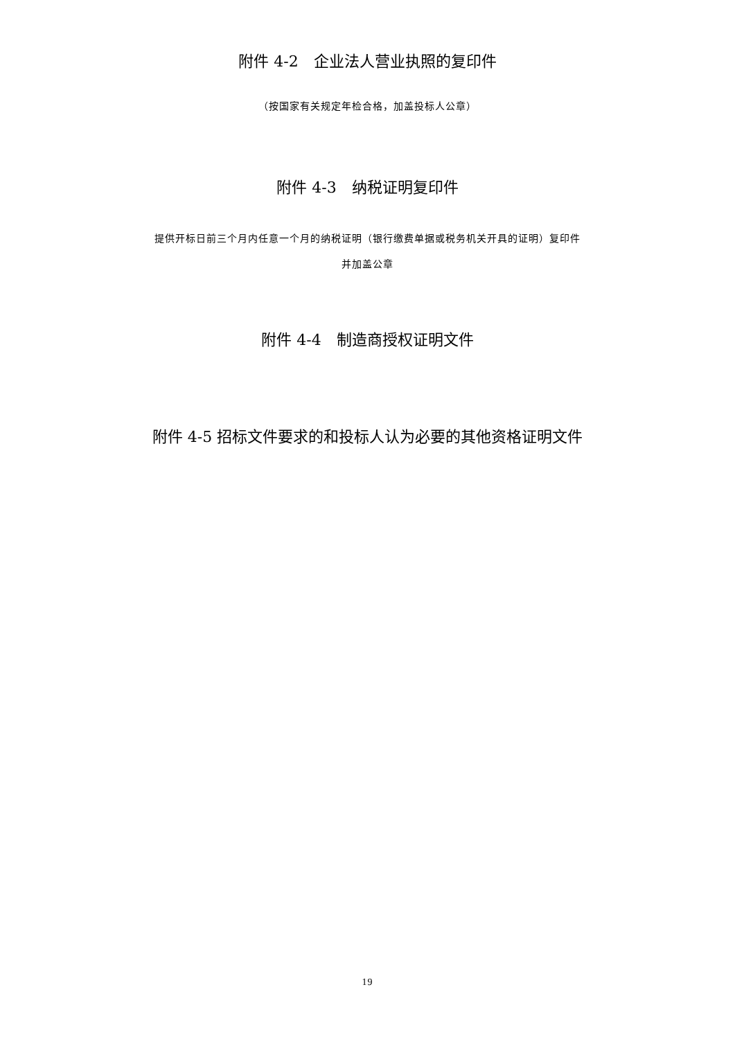附件 4-2　企业法人营业执照的复印件
（按国家有关规定年检合格，加盖投标人公章）
附件 4-3　纳税证明复印件
提供开标日前三个月内任意一个月的纳税证明（银行缴费单据或税务机关开具的证明）复印件
并加盖公章
附件 4-4　制造商授权证明文件
附件 4-5 招标文件要求的和投标人认为必要的其他资格证明文件
19